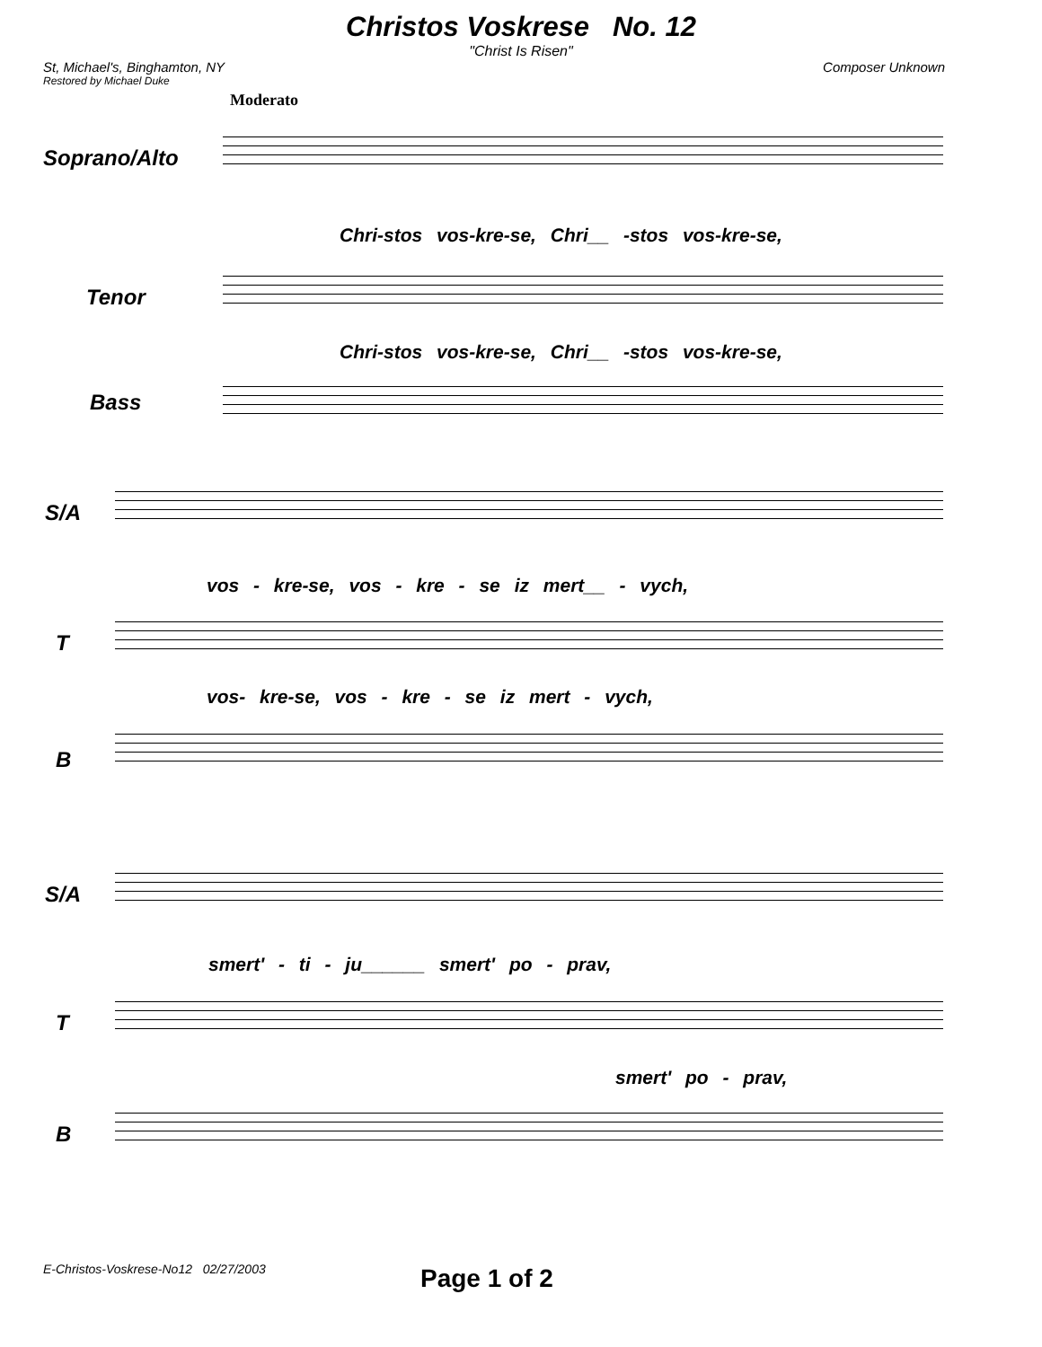Christos Voskrese No. 12
"Christ Is Risen"
St, Michael's, Binghamton, NY Composer Unknown
Restored by Michael Duke
Moderato
Soprano/Alto
Chri-stos vos-kre-se, Chri__ -stos vos-kre-se,
Tenor
Chri-stos vos-kre-se, Chri__ -stos vos-kre-se,
Bass
S/A
vos - kre-se, vos - kre - se iz mert__ - vych,
T
vos- kre-se, vos - kre - se iz mert - vych,
B
S/A
smert' - ti - ju______ smert' po - prav,
T
smert' po - prav,
B
E-Christos-Voskrese-No12 02/27/2003
Page 1 of 2